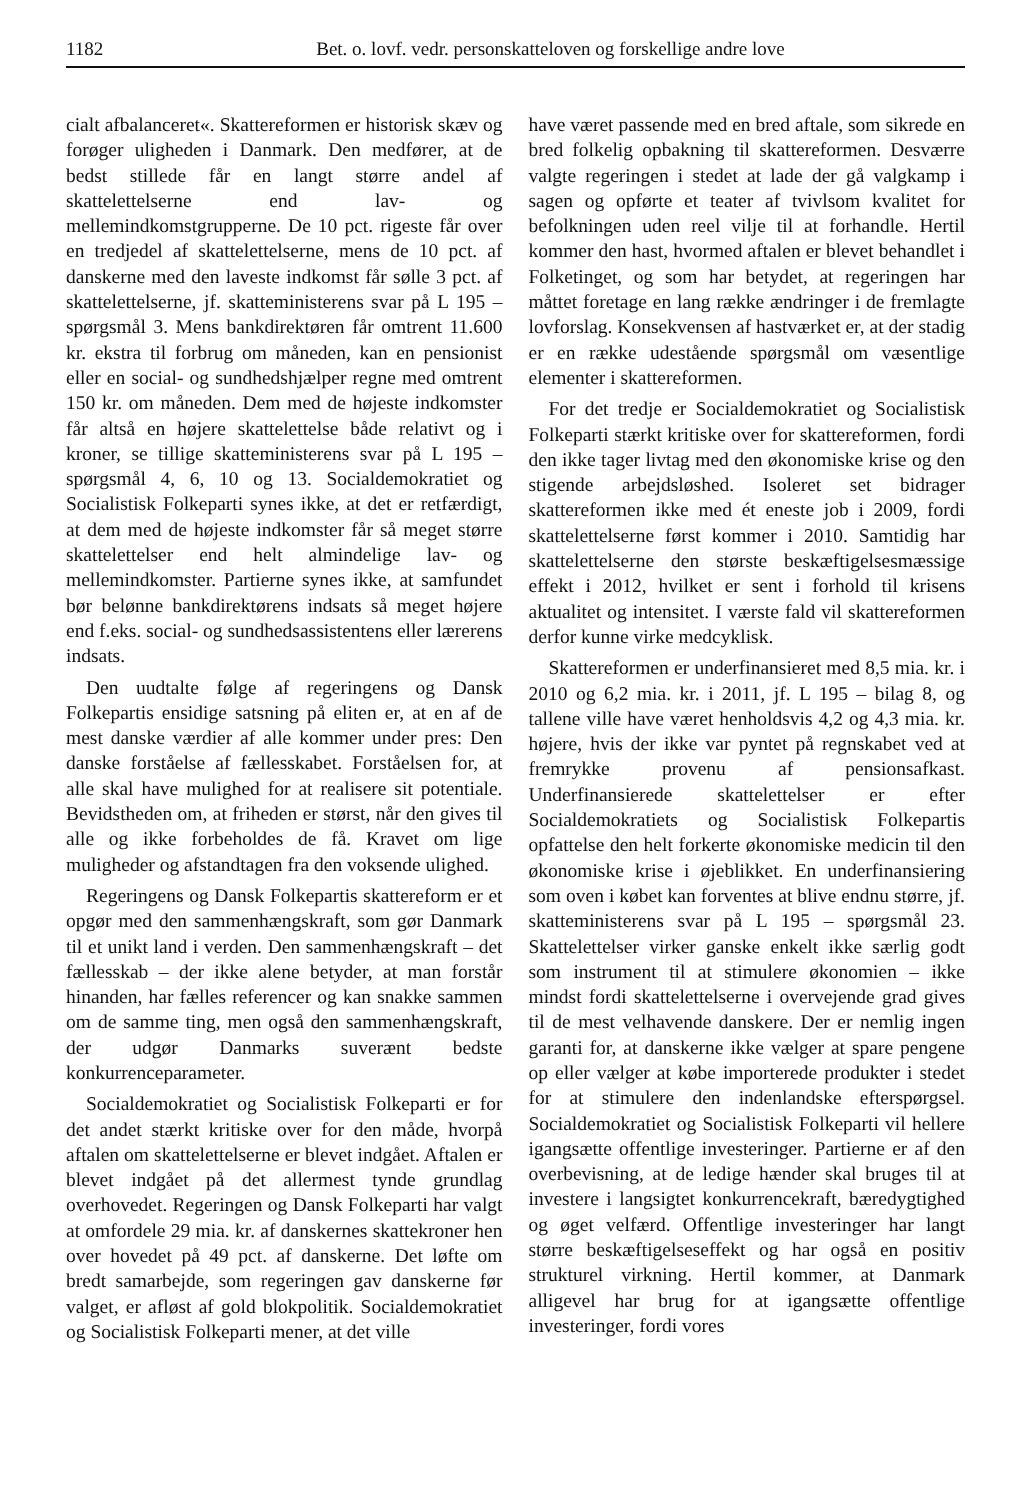1182 Bet. o. lovf. vedr. personskatteloven og forskellige andre love
cialt afbalanceret«. Skattereformen er historisk skæv og forøger uligheden i Danmark. Den medfører, at de bedst stillede får en langt større andel af skattelettelserne end lav- og mellemindkomstgrupperne. De 10 pct. rigeste får over en tredjedel af skattelettelserne, mens de 10 pct. af danskerne med den laveste indkomst får sølle 3 pct. af skattelettelserne, jf. skatteministerens svar på L 195 – spørgsmål 3. Mens bankdirektøren får omtrent 11.600 kr. ekstra til forbrug om måneden, kan en pensionist eller en social- og sundhedshjælper regne med omtrent 150 kr. om måneden. Dem med de højeste indkomster får altså en højere skattelettelse både relativt og i kroner, se tillige skatteministerens svar på L 195 – spørgsmål 4, 6, 10 og 13. Socialdemokratiet og Socialistisk Folkeparti synes ikke, at det er retfærdigt, at dem med de højeste indkomster får så meget større skattelettelser end helt almindelige lav- og mellemindkomster. Partierne synes ikke, at samfundet bør belønne bankdirektørens indsats så meget højere end f.eks. social- og sundhedsassistentens eller lærerens indsats.
Den uudtalte følge af regeringens og Dansk Folkepartis ensidige satsning på eliten er, at en af de mest danske værdier af alle kommer under pres: Den danske forståelse af fællesskabet. Forståelsen for, at alle skal have mulighed for at realisere sit potentiale. Bevidstheden om, at friheden er størst, når den gives til alle og ikke forbeholdes de få. Kravet om lige muligheder og afstandtagen fra den voksende ulighed.
Regeringens og Dansk Folkepartis skattereform er et opgør med den sammenhængskraft, som gør Danmark til et unikt land i verden. Den sammenhængskraft – det fællesskab – der ikke alene betyder, at man forstår hinanden, har fælles referencer og kan snakke sammen om de samme ting, men også den sammenhængskraft, der udgør Danmarks suverænt bedste konkurrenceparameter.
Socialdemokratiet og Socialistisk Folkeparti er for det andet stærkt kritiske over for den måde, hvorpå aftalen om skattelettelserne er blevet indgået. Aftalen er blevet indgået på det allermest tynde grundlag overhovedet. Regeringen og Dansk Folkeparti har valgt at omfordele 29 mia. kr. af danskernes skattekroner hen over hovedet på 49 pct. af danskerne. Det løfte om bredt samarbejde, som regeringen gav danskerne før valget, er afløst af gold blokpolitik. Socialdemokratiet og Socialistisk Folkeparti mener, at det ville
have været passende med en bred aftale, som sikrede en bred folkelig opbakning til skattereformen. Desværre valgte regeringen i stedet at lade der gå valgkamp i sagen og opførte et teater af tvivlsom kvalitet for befolkningen uden reel vilje til at forhandle. Hertil kommer den hast, hvormed aftalen er blevet behandlet i Folketinget, og som har betydet, at regeringen har måttet foretage en lang række ændringer i de fremlagte lovforslag. Konsekvensen af hastværket er, at der stadig er en række udestående spørgsmål om væsentlige elementer i skattereformen.
For det tredje er Socialdemokratiet og Socialistisk Folkeparti stærkt kritiske over for skattereformen, fordi den ikke tager livtag med den økonomiske krise og den stigende arbejdsløshed. Isoleret set bidrager skattereformen ikke med ét eneste job i 2009, fordi skattelettelserne først kommer i 2010. Samtidig har skattelettelserne den største beskæftigelsesmæssige effekt i 2012, hvilket er sent i forhold til krisens aktualitet og intensitet. I værste fald vil skattereformen derfor kunne virke medcyklisk.
Skattereformen er underfinansieret med 8,5 mia. kr. i 2010 og 6,2 mia. kr. i 2011, jf. L 195 – bilag 8, og tallene ville have været henholdsvis 4,2 og 4,3 mia. kr. højere, hvis der ikke var pyntet på regnskabet ved at fremrykke provenu af pensionsafkast. Underfinansierede skattelettelser er efter Socialdemokratiets og Socialistisk Folkepartis opfattelse den helt forkerte økonomiske medicin til den økonomiske krise i øjeblikket. En underfinansiering som oven i købet kan forventes at blive endnu større, jf. skatteministerens svar på L 195 – spørgsmål 23. Skattelettelser virker ganske enkelt ikke særlig godt som instrument til at stimulere økonomien – ikke mindst fordi skattelettelserne i overvejende grad gives til de mest velhavende danskere. Der er nemlig ingen garanti for, at danskerne ikke vælger at spare pengene op eller vælger at købe importerede produkter i stedet for at stimulere den indenlandske efterspørgsel. Socialdemokratiet og Socialistisk Folkeparti vil hellere igangsætte offentlige investeringer. Partierne er af den overbevisning, at de ledige hænder skal bruges til at investere i langsigtet konkurrencekraft, bæredygtighed og øget velfærd. Offentlige investeringer har langt større beskæftigelseseffekt og har også en positiv strukturel virkning. Hertil kommer, at Danmark alligevel har brug for at igangsætte offentlige investeringer, fordi vores